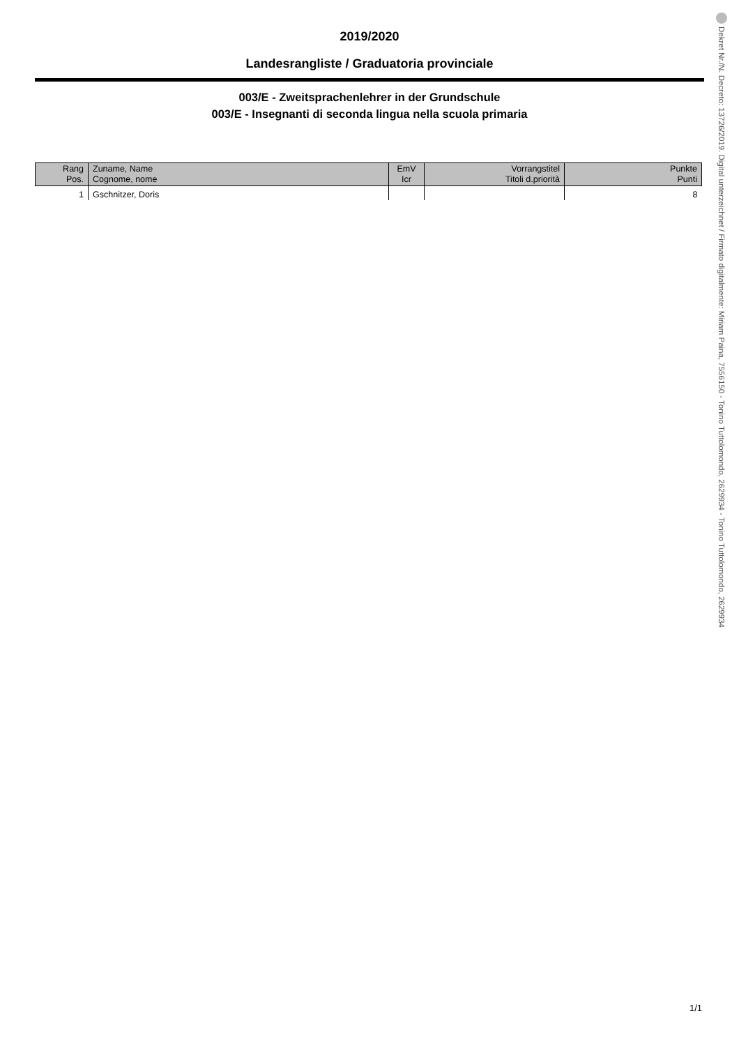2019/2020
Landesrangliste / Graduatoria provinciale
003/E - Zweitsprachenlehrer in der Grundschule
003/E - Insegnanti di seconda lingua nella scuola primaria
| Rang Pos. | Zuname, Name Cognome, nome | EmV Icr | Vorrangstitel Titoli d.priorità | Punkte Punti |
| --- | --- | --- | --- | --- |
| 1 | Gschnitzer, Doris | | | 8 |
1/1
Dekret Nr./N. Decreto: 13726/2019. Digital unterzeichnet / Firmato digitalmente: Miriam Paina, 7556150 - Tonino Tuttolomondo, 2629934 - Tonino Tuttolomondo, 2629934